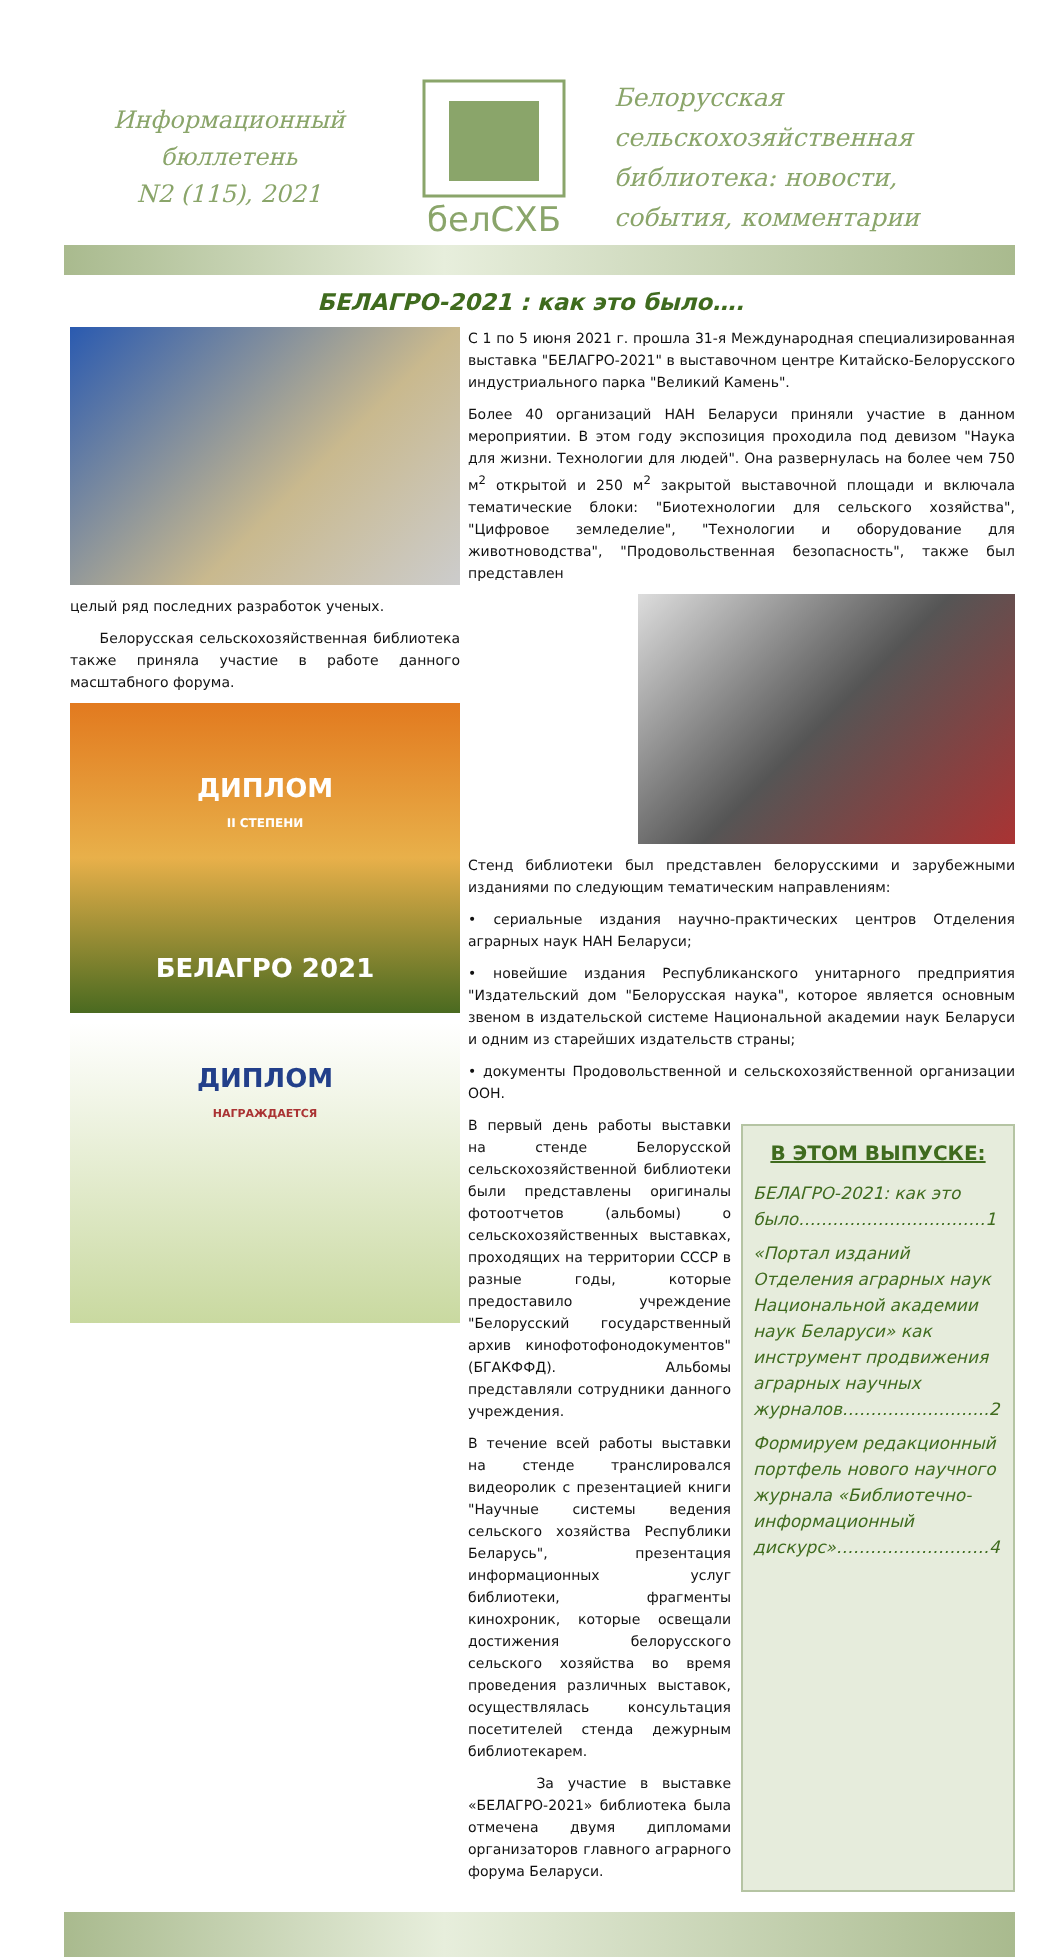Информационный
бюллетень
N2 (115), 2021
белСХБ
Белорусская
сельскохозяйственная
библиотека: новости,
события, комментарии
БЕЛАГРО-2021 : как это было….
целый ряд последних разработок ученых.
Белорусская сельскохозяйственная библиотека также приняла участие в работе данного масштабного форума.
ДИПЛОМ
II СТЕПЕНИ
БЕЛАГРО 2021
ДИПЛОМ
НАГРАЖДАЕТСЯ
С 1 по 5 июня 2021 г. прошла 31-я Международная специализированная выставка "БЕЛАГРО-2021" в выставочном центре Китайско-Белорусского индустриального парка "Великий Камень".
Более 40 организаций НАН Беларуси приняли участие в данном мероприятии. В этом году экспозиция проходила под девизом "Наука для жизни. Технологии для людей". Она развернулась на более чем 750 м<sup>2</sup> открытой и 250 м<sup>2</sup> закрытой выставочной площади и включала тематические блоки: "Биотехнологии для сельского хозяйства", "Цифровое земледелие", "Технологии и оборудование для животноводства", "Продовольственная безопасность", также был представлен
Стенд библиотеки был представлен белорусскими и зарубежными изданиями по следующим тематическим направлениям:
• сериальные издания научно-практических центров Отделения аграрных наук НАН Беларуси;
• новейшие издания Республиканского унитарного предприятия "Издательский дом "Белорусская наука", которое является основным звеном в издательской системе Национальной академии наук Беларуси и одним из старейших издательств страны;
• документы Продовольственной и сельскохозяйственной организации ООН.
В первый день работы выставки на стенде Белорусской сельскохозяйственной библиотеки были представлены оригиналы фотоотчетов (альбомы) о сельскохозяйственных выставках, проходящих на территории СССР в разные годы, которые предоставило учреждение "Белорусский государственный архив кинофотофонодокументов" (БГАКФФД). Альбомы представляли сотрудники данного учреждения.
В течение всей работы выставки на стенде транслировался видеоролик с презентацией книги "Научные системы ведения сельского хозяйства Республики Беларусь", презентация информационных услуг библиотеки, фрагменты кинохроник, которые освещали достижения белорусского сельского хозяйства во время проведения различных выставок, осуществлялась консультация посетителей стенда дежурным библиотекарем.
За участие в выставке «БЕЛАГРО-2021» библиотека была отмечена двумя дипломами организаторов главного аграрного форума Беларуси.
В ЭТОМ ВЫПУСКЕ:
БЕЛАГРО-2021: как это было……………………………1
«Портал изданий Отделения аграрных наук Национальной академии наук Беларуси» как инструмент продвижения аграрных научных журналов……………………..2
Формируем редакционный портфель нового научного журнала «Библиотечно-информационный дискурс»………………………4